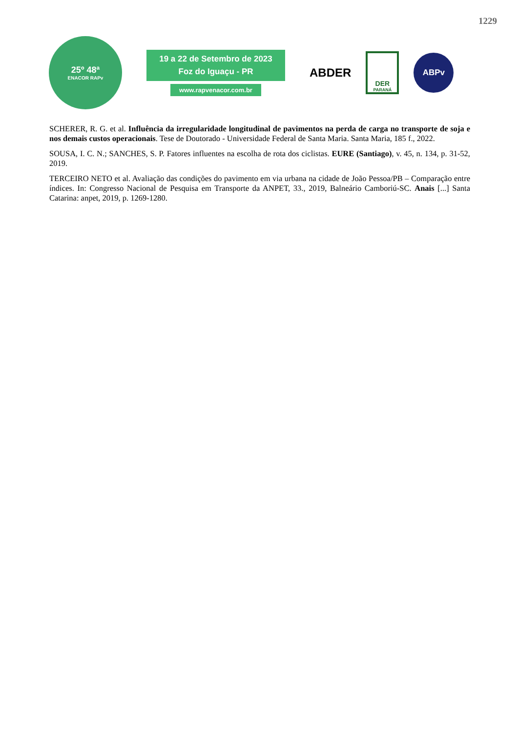1229
25º 48ª
ENACOR RAPv
19 a 22 de Setembro de 2023
Foz do Iguaçu - PR
www.rapvenacor.com.br
ABDER
DER
PARANÁ
ABPv
SCHERER, R. G. et al. Influência da irregularidade longitudinal de pavimentos na perda de carga no transporte de soja e nos demais custos operacionais. Tese de Doutorado - Universidade Federal de Santa Maria. Santa Maria, 185 f., 2022.
SOUSA, I. C. N.; SANCHES, S. P. Fatores influentes na escolha de rota dos ciclistas. EURE (Santiago), v. 45, n. 134, p. 31-52, 2019.
TERCEIRO NETO et al. Avaliação das condições do pavimento em via urbana na cidade de João Pessoa/PB – Comparação entre índices. In: Congresso Nacional de Pesquisa em Transporte da ANPET, 33., 2019, Balneário Camboriú-SC. Anais [...] Santa Catarina: anpet, 2019, p. 1269-1280.